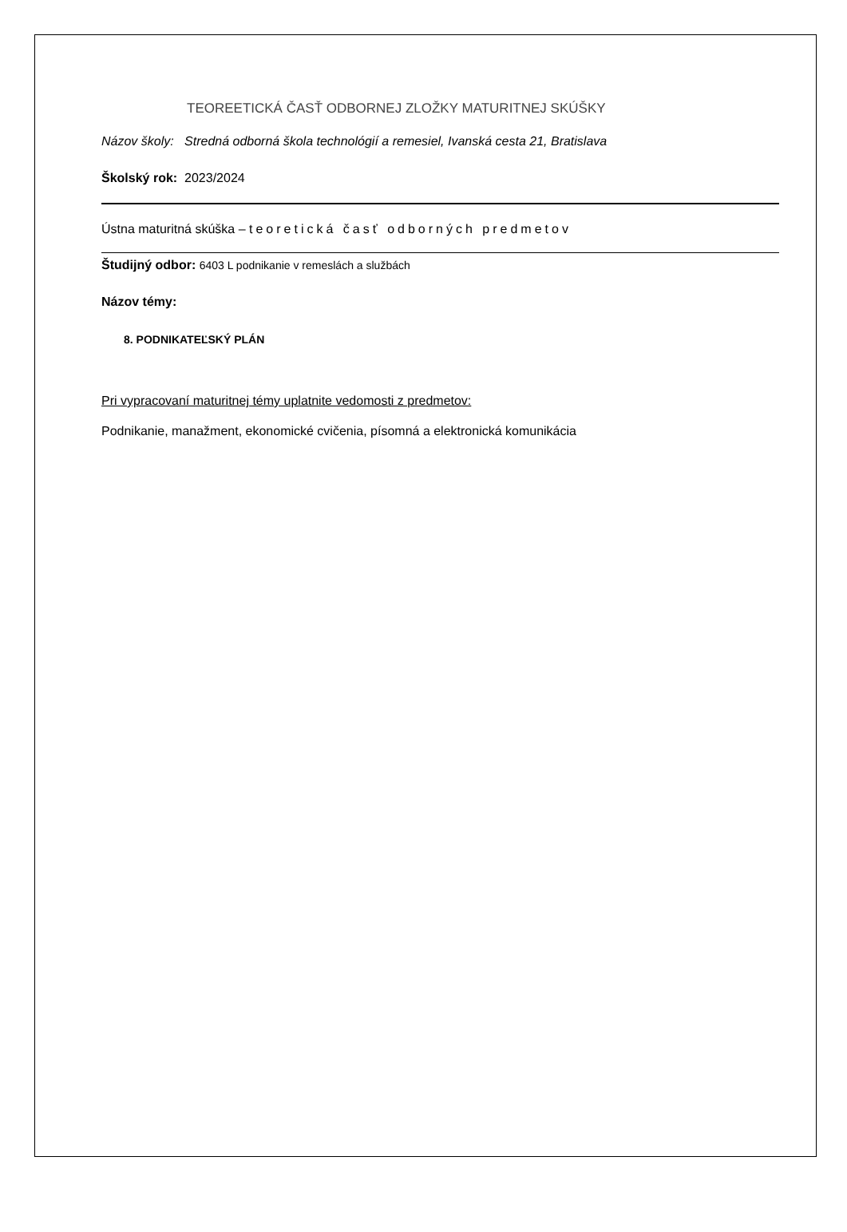TEOREETICKÁ ČASŤ ODBORNEJ ZLOŽKY MATURITNEJ SKÚŠKY
Názov školy: Stredná odborná škola technológií a remesiel, Ivanská cesta 21, Bratislava
Školský rok: 2023/2024
Ústna maturitná skúška – teoretická časť odborných predmetov
Študijný odbor: 6403 L podnikanie v remeslách a službách
Názov témy:
8. PODNIKATEĽSKÝ PLÁN
Pri vypracovaní maturitnej témy uplatnite vedomosti z predmetov:
Podnikanie, manažment, ekonomické cvičenia, písomná a elektronická komunikácia